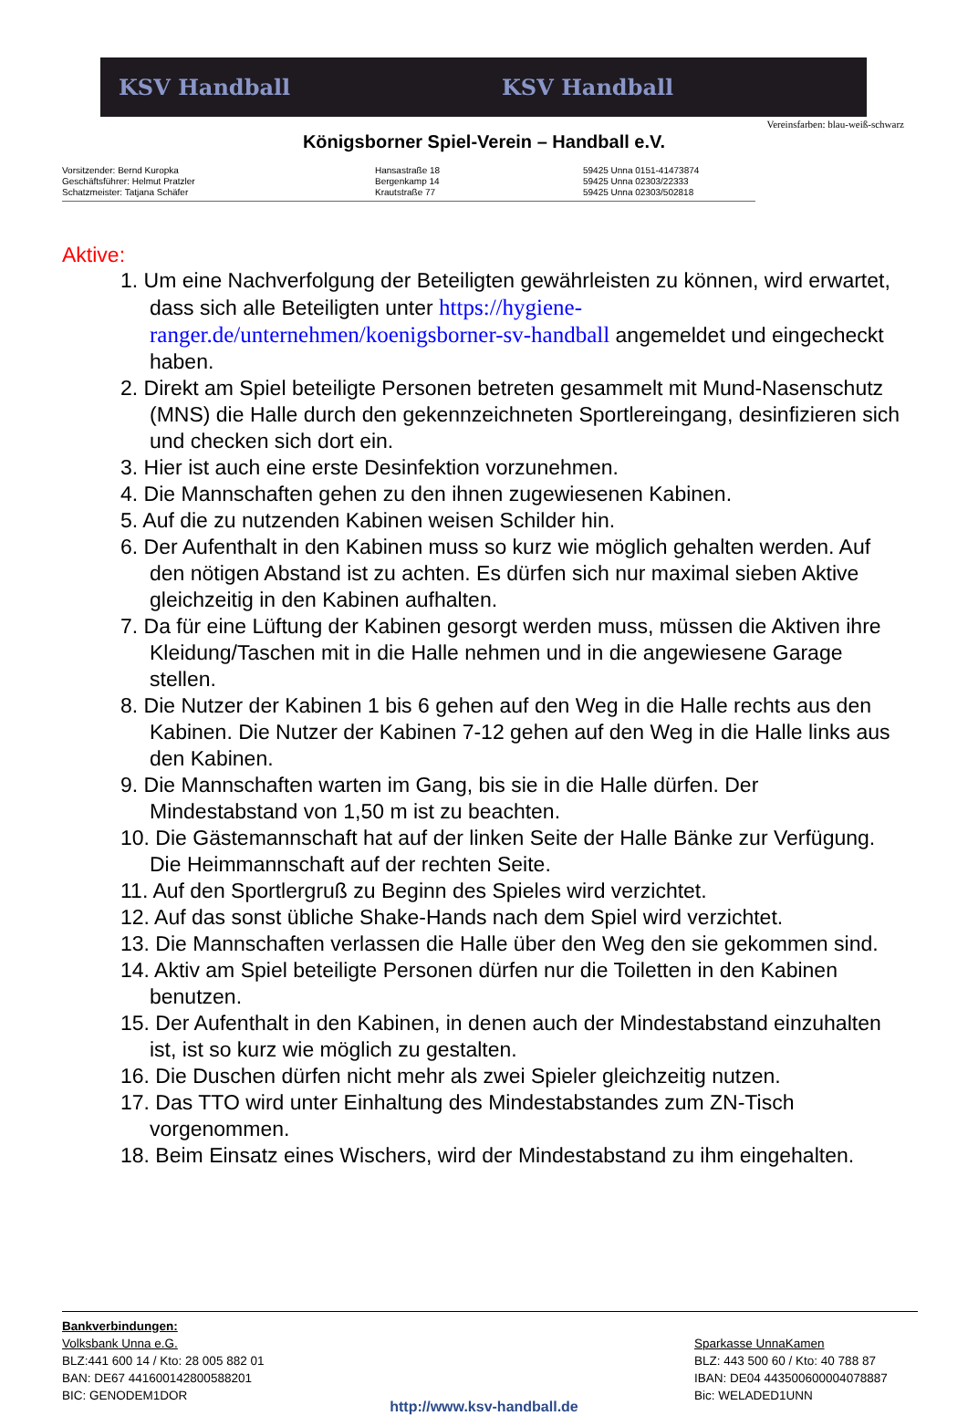KSV Handball KSV Handball
Vereinsfarben: blau-weiß-schwarz
Königsborner Spiel-Verein – Handball e.V.
Vorsitzender: Bernd Kuropka
Geschäftsführer: Helmut Pratzler
Schatzmeister: Tatjana Schäfer
Hansastraße 18
Bergenkamp 14
Krautstraße 77
59425 Unna 0151-41473874
59425 Unna 02303/22333
59425 Unna 02303/502818
Aktive:
1. Um eine Nachverfolgung der Beteiligten gewährleisten zu können, wird erwartet, dass sich alle Beteiligten unter https://hygiene-ranger.de/unternehmen/koenigsborner-sv-handball angemeldet und eingecheckt haben.
2. Direkt am Spiel beteiligte Personen betreten gesammelt mit Mund-Nasenschutz (MNS) die Halle durch den gekennzeichneten Sportlereingang, desinfizieren sich und checken sich dort ein.
3. Hier ist auch eine erste Desinfektion vorzunehmen.
4. Die Mannschaften gehen zu den ihnen zugewiesenen Kabinen.
5. Auf die zu nutzenden Kabinen weisen Schilder hin.
6. Der Aufenthalt in den Kabinen muss so kurz wie möglich gehalten werden. Auf den nötigen Abstand ist zu achten. Es dürfen sich nur maximal sieben Aktive gleichzeitig in den Kabinen aufhalten.
7. Da für eine Lüftung der Kabinen gesorgt werden muss, müssen die Aktiven ihre Kleidung/Taschen mit in die Halle nehmen und in die angewiesene Garage stellen.
8. Die Nutzer der Kabinen 1 bis 6 gehen auf den Weg in die Halle rechts aus den Kabinen. Die Nutzer der Kabinen 7-12 gehen auf den Weg in die Halle links aus den Kabinen.
9. Die Mannschaften warten im Gang, bis sie in die Halle dürfen. Der Mindestabstand von 1,50 m ist zu beachten.
10. Die Gästemannschaft hat auf der linken Seite der Halle Bänke zur Verfügung. Die Heimmannschaft auf der rechten Seite.
11. Auf den Sportlergruß zu Beginn des Spieles wird verzichtet.
12. Auf das sonst übliche Shake-Hands nach dem Spiel wird verzichtet.
13. Die Mannschaften verlassen die Halle über den Weg den sie gekommen sind.
14. Aktiv am Spiel beteiligte Personen dürfen nur die Toiletten in den Kabinen benutzen.
15. Der Aufenthalt in den Kabinen, in denen auch der Mindestabstand einzuhalten ist, ist so kurz wie möglich zu gestalten.
16. Die Duschen dürfen nicht mehr als zwei Spieler gleichzeitig nutzen.
17. Das TTO wird unter Einhaltung des Mindestabstandes zum ZN-Tisch vorgenommen.
18. Beim Einsatz eines Wischers, wird der Mindestabstand zu ihm eingehalten.
Bankverbindungen:
Volksbank Unna e.G.
BLZ:441 600 14 / Kto: 28 005 882 01
BAN: DE67 441600142800588201
BIC: GENODEM1DOR
Sparkasse UnnaKamen
BLZ: 443 500 60 / Kto: 40 788 87
IBAN: DE04 443500600004078887
Bic: WELADED1UNN
http://www.ksv-handball.de